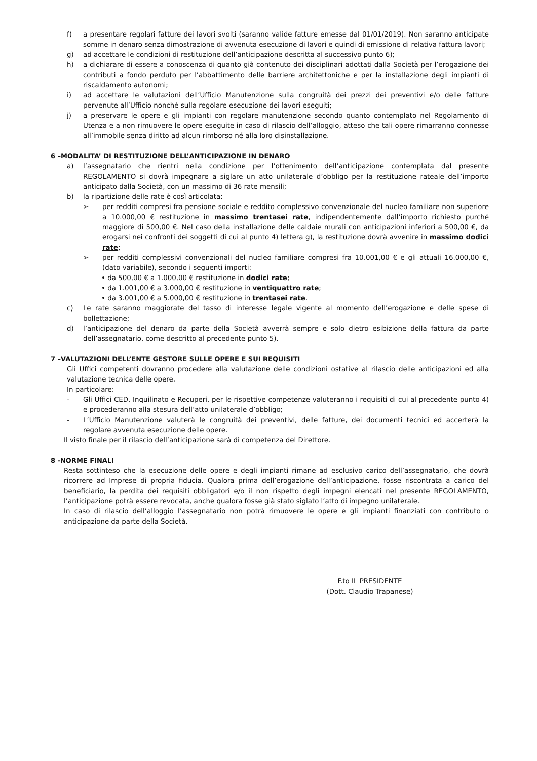f) a presentare regolari fatture dei lavori svolti (saranno valide fatture emesse dal 01/01/2019). Non saranno anticipate somme in denaro senza dimostrazione di avvenuta esecuzione di lavori e quindi di emissione di relativa fattura lavori;
g) ad accettare le condizioni di restituzione dell’anticipazione descritta al successivo punto 6);
h) a dichiarare di essere a conoscenza di quanto già contenuto dei disciplinari adottati dalla Società per l’erogazione dei contributi a fondo perduto per l’abbattimento delle barriere architettoniche e per la installazione degli impianti di riscaldamento autonomi;
i) ad accettare le valutazioni dell’Ufficio Manutenzione sulla congruità dei prezzi dei preventivi e/o delle fatture pervenute all’Ufficio nonché sulla regolare esecuzione dei lavori eseguiti;
j) a preservare le opere e gli impianti con regolare manutenzione secondo quanto contemplato nel Regolamento di Utenza e a non rimuovere le opere eseguite in caso di rilascio dell’alloggio, atteso che tali opere rimarranno connesse all’immobile senza diritto ad alcun rimborso né alla loro disinstallazione.
6 –MODALITA’ DI RESTITUZIONE DELL’ANTICIPAZIONE IN DENARO
a) l’assegnatario che rientri nella condizione per l’ottenimento dell’anticipazione contemplata dal presente REGOLAMENTO si dovrà impegnare a siglare un atto unilaterale d’obbligo per la restituzione rateale dell’importo anticipato dalla Società, con un massimo di 36 rate mensili;
b) la ripartizione delle rate è così articolata:
➢ per redditi compresi fra pensione sociale e reddito complessivo convenzionale del nucleo familiare non superiore a 10.000,00 € restituzione in massimo trentasei rate, indipendentemente dall’importo richiesto purché maggiore di 500,00 €. Nel caso della installazione delle caldaie murali con anticipazioni inferiori a 500,00 €, da erogarsi nei confronti dei soggetti di cui al punto 4) lettera g), la restituzione dovrà avvenire in massimo dodici rate;
➢ per redditi complessivi convenzionali del nucleo familiare compresi fra 10.001,00 € e gli attuali 16.000,00 €, (dato variabile), secondo i seguenti importi:
• da 500,00 € a 1.000,00 € restituzione in dodici rate;
• da 1.001,00 € a 3.000,00 € restituzione in ventiquattro rate;
• da 3.001,00 € a 5.000,00 € restituzione in trentasei rate.
c) Le rate saranno maggiorate del tasso di interesse legale vigente al momento dell’erogazione e delle spese di bollettazione;
d) l’anticipazione del denaro da parte della Società avverrà sempre e solo dietro esibizione della fattura da parte dell’assegnatario, come descritto al precedente punto 5).
7 –VALUTAZIONI DELL’ENTE GESTORE SULLE OPERE E SUI REQUISITI
Gli Uffici competenti dovranno procedere alla valutazione delle condizioni ostative al rilascio delle anticipazioni ed alla valutazione tecnica delle opere.
In particolare:
- Gli Uffici CED, Inquilinato e Recuperi, per le rispettive competenze valuteranno i requisiti di cui al precedente punto 4) e procederanno alla stesura dell’atto unilaterale d’obbligo;
- L’Ufficio Manutenzione valuterà le congruità dei preventivi, delle fatture, dei documenti tecnici ed accerterà la regolare avvenuta esecuzione delle opere.
Il visto finale per il rilascio dell’anticipazione sarà di competenza del Direttore.
8 -NORME FINALI
Resta sottinteso che la esecuzione delle opere e degli impianti rimane ad esclusivo carico dell’assegnatario, che dovrà ricorrere ad Imprese di propria fiducia. Qualora prima dell’erogazione dell’anticipazione, fosse riscontrata a carico del beneficiario, la perdita dei requisiti obbligatori e/o il non rispetto degli impegni elencati nel presente REGOLAMENTO, l’anticipazione potrà essere revocata, anche qualora fosse già stato siglato l’atto di impegno unilaterale.
In caso di rilascio dell’alloggio l’assegnatario non potrà rimuovere le opere e gli impianti finanziati con contributo o anticipazione da parte della Società.
F.to IL PRESIDENTE
(Dott. Claudio Trapanese)